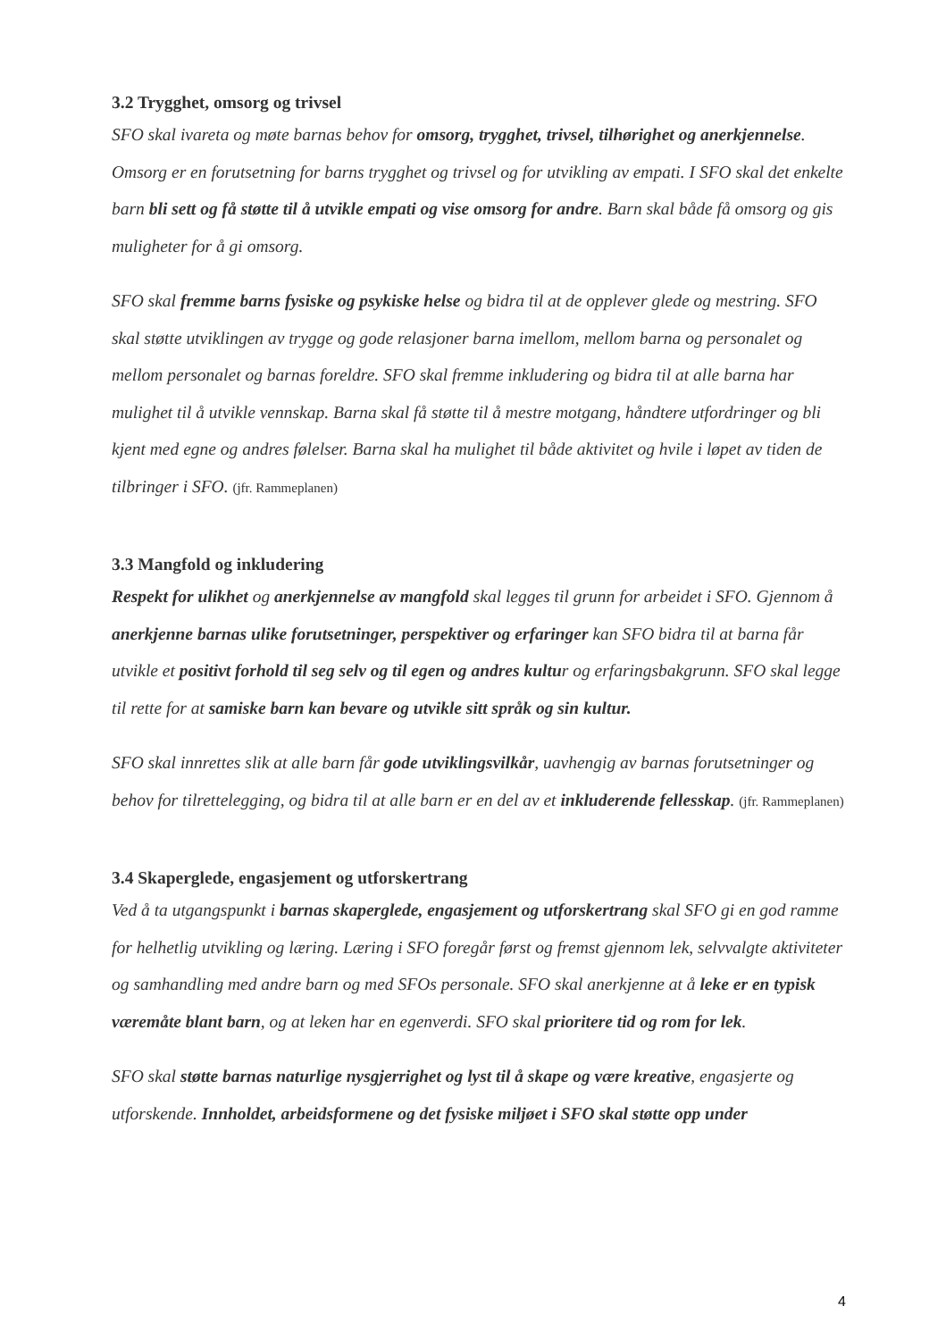3.2 Trygghet, omsorg og trivsel
SFO skal ivareta og møte barnas behov for omsorg, trygghet, trivsel, tilhørighet og anerkjennelse. Omsorg er en forutsetning for barns trygghet og trivsel og for utvikling av empati. I SFO skal det enkelte barn bli sett og få støtte til å utvikle empati og vise omsorg for andre. Barn skal både få omsorg og gis muligheter for å gi omsorg.
SFO skal fremme barns fysiske og psykiske helse og bidra til at de opplever glede og mestring. SFO skal støtte utviklingen av trygge og gode relasjoner barna imellom, mellom barna og personalet og mellom personalet og barnas foreldre. SFO skal fremme inkludering og bidra til at alle barna har mulighet til å utvikle vennskap. Barna skal få støtte til å mestre motgang, håndtere utfordringer og bli kjent med egne og andres følelser. Barna skal ha mulighet til både aktivitet og hvile i løpet av tiden de tilbringer i SFO. (jfr. Rammeplanen)
3.3 Mangfold og inkludering
Respekt for ulikhet og anerkjennelse av mangfold skal legges til grunn for arbeidet i SFO. Gjennom å anerkjenne barnas ulike forutsetninger, perspektiver og erfaringer kan SFO bidra til at barna får utvikle et positivt forhold til seg selv og til egen og andres kultur og erfaringsbakgrunn. SFO skal legge til rette for at samiske barn kan bevare og utvikle sitt språk og sin kultur.
SFO skal innrettes slik at alle barn får gode utviklingsvilkår, uavhengig av barnas forutsetninger og behov for tilrettelegging, og bidra til at alle barn er en del av et inkluderende fellesskap. (jfr. Rammeplanen)
3.4 Skaperglede, engasjement og utforskertrang
Ved å ta utgangspunkt i barnas skaperglede, engasjement og utforskertrang skal SFO gi en god ramme for helhetlig utvikling og læring. Læring i SFO foregår først og fremst gjennom lek, selvvalgte aktiviteter og samhandling med andre barn og med SFOs personale. SFO skal anerkjenne at å leke er en typisk væremåte blant barn, og at leken har en egenverdi. SFO skal prioritere tid og rom for lek.
SFO skal støtte barnas naturlige nysgjerrighet og lyst til å skape og være kreative, engasjerte og utforskende. Innholdet, arbeidsformene og det fysiske miljøet i SFO skal støtte opp under
4